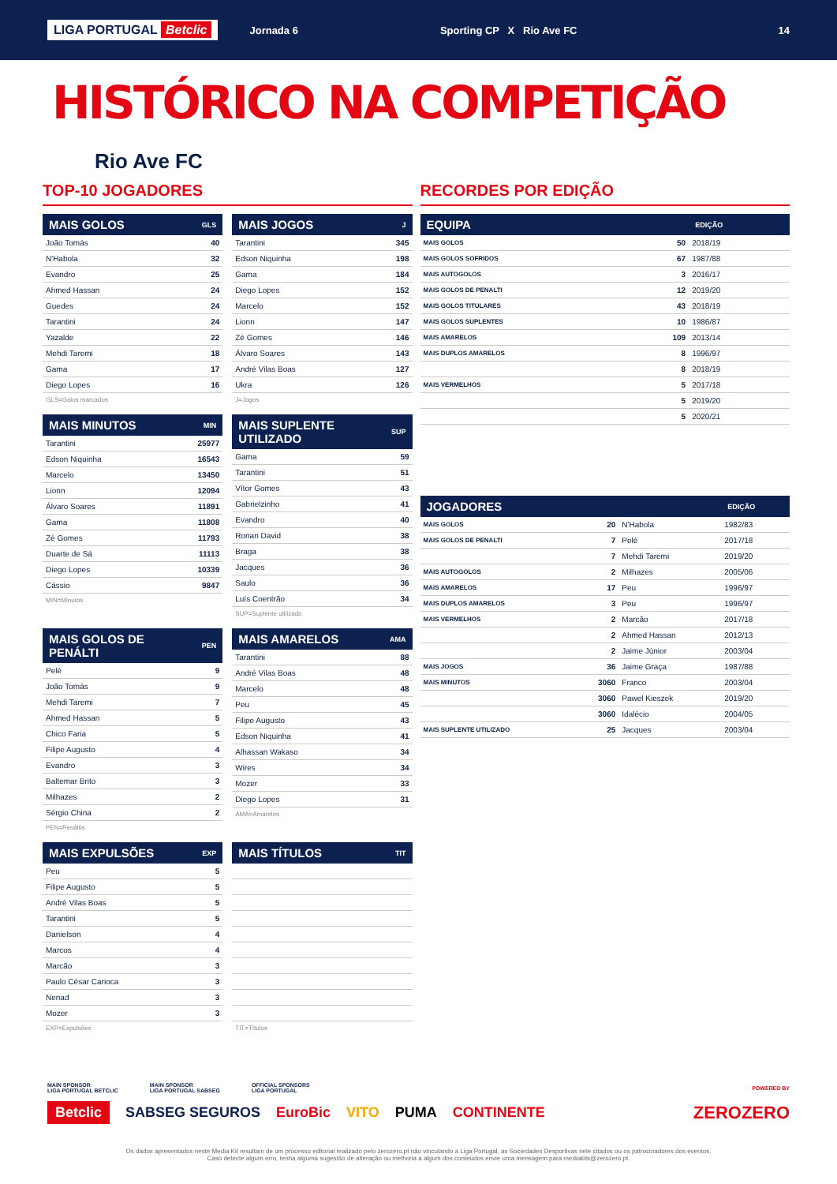LIGA PORTUGAL Betclic Jornada 6 Sporting CP X Rio Ave FC 14
HISTÓRICO NA COMPETIÇÃO
Rio Ave FC
TOP-10 JOGADORES
| MAIS GOLOS | GLS |
| --- | --- |
| João Tomás | 40 |
| N'Habola | 32 |
| Evandro | 25 |
| Ahmed Hassan | 24 |
| Guedes | 24 |
| Tarantini | 24 |
| Yazalde | 22 |
| Mehdi Taremi | 18 |
| Gama | 17 |
| Diego Lopes | 16 |
GLS=Golos marcados
| MAIS JOGOS | J |
| --- | --- |
| Tarantini | 345 |
| Edson Niquinha | 198 |
| Gama | 184 |
| Diego Lopes | 152 |
| Marcelo | 152 |
| Lionn | 147 |
| Zé Gomes | 146 |
| Álvaro Soares | 143 |
| André Vilas Boas | 127 |
| Ukra | 126 |
J=Jogos
| MAIS MINUTOS | MIN |
| --- | --- |
| Tarantini | 25977 |
| Edson Niquinha | 16543 |
| Marcelo | 13450 |
| Lionn | 12094 |
| Álvaro Soares | 11891 |
| Gama | 11808 |
| Zé Gomes | 11793 |
| Duarte de Sá | 11113 |
| Diego Lopes | 10339 |
| Cássio | 9847 |
MIN=Minutos
| MAIS SUPLENTE UTILIZADO | SUP |
| --- | --- |
| Gama | 59 |
| Tarantini | 51 |
| Vítor Gomes | 43 |
| Gabrielzinho | 41 |
| Evandro | 40 |
| Ronan David | 38 |
| Braga | 38 |
| Jacques | 36 |
| Saulo | 36 |
| Luís Coentrão | 34 |
SUP=Suplente utilizado
| MAIS GOLOS DE PENÁLTI | PEN |
| --- | --- |
| Pelé | 9 |
| João Tomás | 9 |
| Mehdi Taremi | 7 |
| Ahmed Hassan | 5 |
| Chico Faria | 5 |
| Filipe Augusto | 4 |
| Evandro | 3 |
| Baltemar Brito | 3 |
| Milhazes | 2 |
| Sérgio China | 2 |
PEN=Penáltis
| MAIS AMARELOS | AMA |
| --- | --- |
| Tarantini | 88 |
| André Vilas Boas | 48 |
| Marcelo | 48 |
| Peu | 45 |
| Filipe Augusto | 43 |
| Edson Niquinha | 41 |
| Alhassan Wakaso | 34 |
| Wires | 34 |
| Mozer | 33 |
| Diego Lopes | 31 |
AMA=Amarelos
| MAIS EXPULSÕES | EXP |
| --- | --- |
| Peu | 5 |
| Filipe Augusto | 5 |
| André Vilas Boas | 5 |
| Tarantini | 5 |
| Danielson | 4 |
| Marcos | 4 |
| Marcão | 3 |
| Paulo César Carioca | 3 |
| Nenad | 3 |
| Mozer | 3 |
EXP=Expulsões
| MAIS TÍTULOS | TIT |
| --- | --- |
TIT=Títulos
RECORDES POR EDIÇÃO
| EQUIPA | | EDIÇÃO |
| --- | --- | --- |
| MAIS GOLOS | 50 | 2018/19 |
| MAIS GOLOS SOFRIDOS | 67 | 1987/88 |
| MAIS AUTOGOLOS | 3 | 2016/17 |
| MAIS GOLOS DE PENALTI | 12 | 2019/20 |
| MAIS GOLOS TITULARES | 43 | 2018/19 |
| MAIS GOLOS SUPLENTES | 10 | 1986/87 |
| MAIS AMARELOS | 109 | 2013/14 |
| MAIS DUPLOS AMARELOS | 8 | 1996/97 |
| | 8 | 2018/19 |
| MAIS VERMELHOS | 5 | 2017/18 |
| | 5 | 2019/20 |
| | 5 | 2020/21 |
| JOGADORES | | | EDIÇÃO |
| --- | --- | --- | --- |
| MAIS GOLOS | 20 | N'Habola | 1982/83 |
| MAIS GOLOS DE PENALTI | 7 | Pelé | 2017/18 |
| | 7 | Mehdi Taremi | 2019/20 |
| MAIS AUTOGOLOS | 2 | Milhazes | 2005/06 |
| MAIS AMARELOS | 17 | Peu | 1996/97 |
| MAIS DUPLOS AMARELOS | 3 | Peu | 1996/97 |
| MAIS VERMELHOS | 2 | Marcão | 2017/18 |
| | 2 | Ahmed Hassan | 2012/13 |
| | 2 | Jaime Júnior | 2003/04 |
| MAIS JOGOS | 36 | Jaime Graça | 1987/88 |
| MAIS MINUTOS | 3060 | Franco | 2003/04 |
| | 3060 | Pawel Kieszek | 2019/20 |
| | 3060 | Idalécio | 2004/05 |
| MAIS SUPLENTE UTILIZADO | 25 | Jacques | 2003/04 |
MAIN SPONSOR
LIGA PORTUGAL BETCLIC MAIN SPONSOR
LIGA PORTUGAL SABSEG OFFICIAL SPONSORS
LIGA PORTUGAL POWERED BY
Betclic SABSEG SEGUROS EuroBic VITO PUMA CONTINENTE ZEROZERO
Os dados apresentados neste Media Kit resultam de um processo editorial realizado pelo zerozero.pt não vinculando a Liga Portugal, as Sociedades Desportivas nele citados ou os patrocinadores dos eventos.
Caso detecte algum erro, tenha alguma sugestão de alteração ou melhoria a algum dos conteúdos envie uma mensagem para mediakits@zerozero.pt.